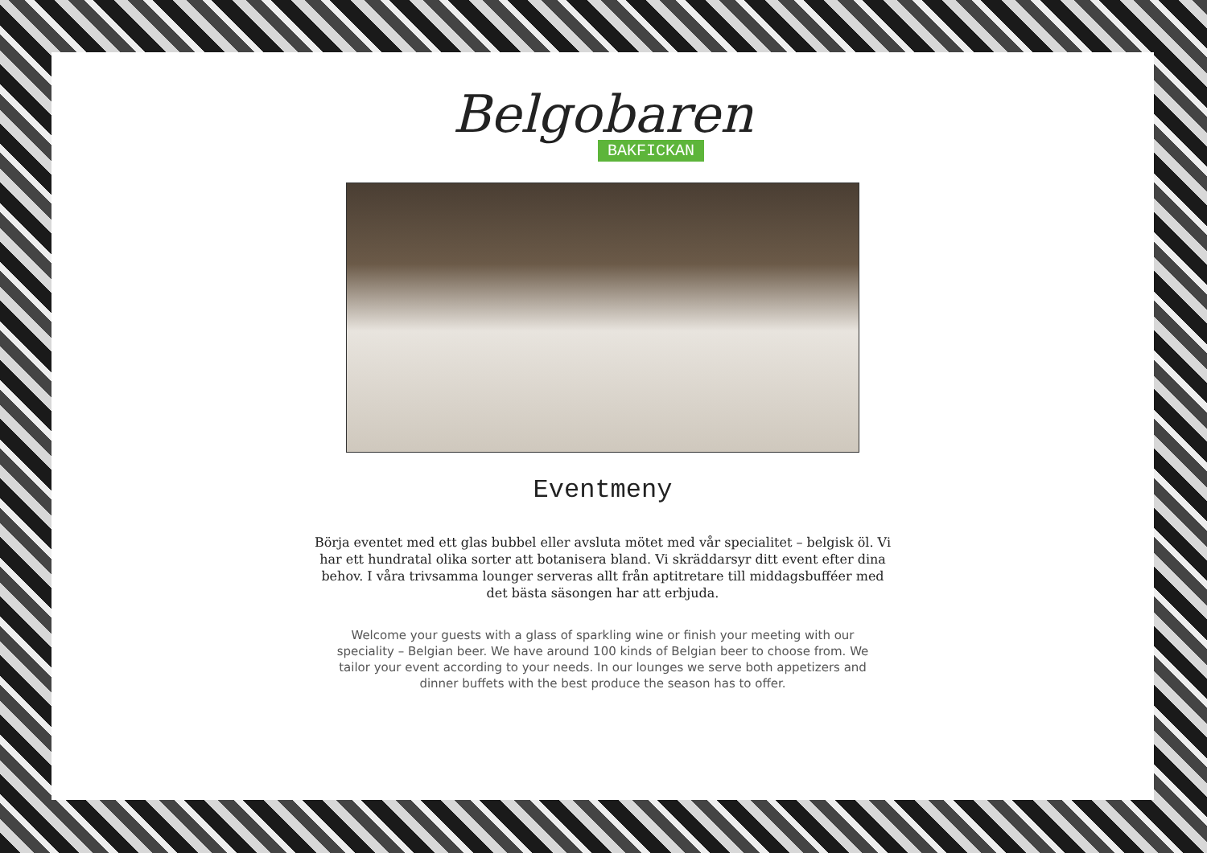Belgobaren
BAKFICKAN
Eventmeny
Börja eventet med ett glas bubbel eller avsluta mötet med vår specialitet – belgisk öl. Vi har ett hundratal olika sorter att botanisera bland. Vi skräddarsyr ditt event efter dina behov. I våra trivsamma lounger serveras allt från aptitretare till middagsbufféer med det bästa säsongen har att erbjuda.
Welcome your guests with a glass of sparkling wine or finish your meeting with our speciality – Belgian beer. We have around 100 kinds of Belgian beer to choose from. We tailor your event according to your needs. In our lounges we serve both appetizers and dinner buffets with the best produce the season has to offer.